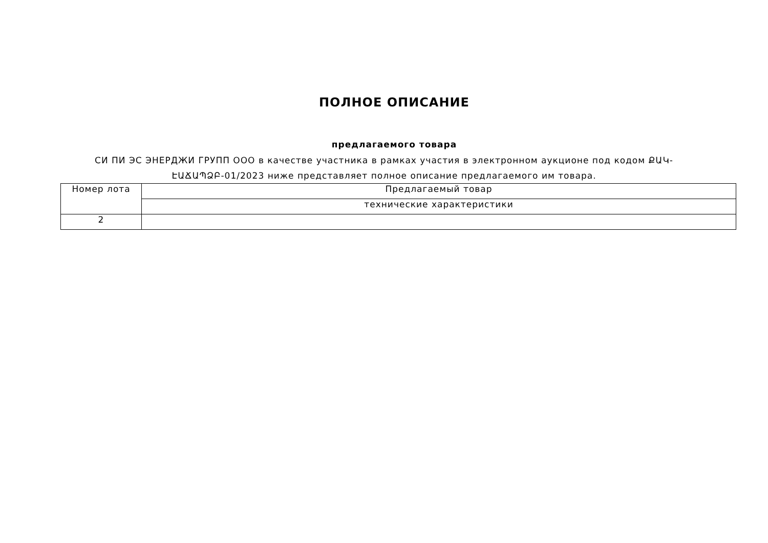ПОЛНОЕ ОПИСАНИЕ
предлагаемого товара
СИ ПИ ЭС ЭНЕРДЖИ ГРУПП ООО в качестве участника в рамках участия в электронном аукционе под кодом ՔԱԿ-ԷԱՃԱՊՁԲ-01/2023 ниже представляет полное описание предлагаемого им товара.
| Номер лота | Предлагаемый товар |
| | технические характеристики |
| 2 | |